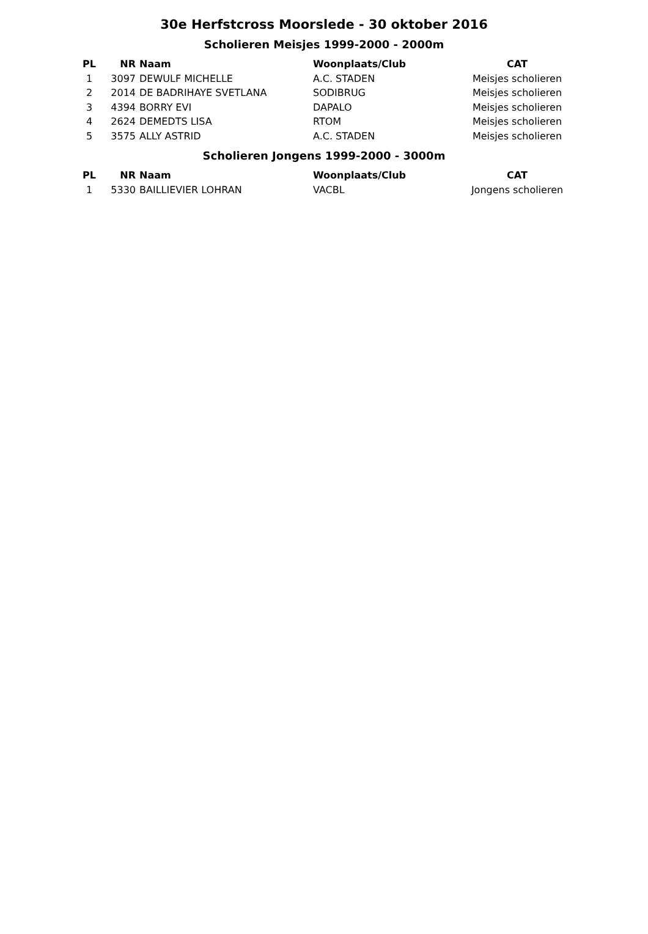30e Herfstcross Moorslede - 30 oktober 2016
Scholieren Meisjes 1999-2000 - 2000m
| PL | NR | Naam | Woonplaats/Club | CAT |
| --- | --- | --- | --- | --- |
| 1 | 3097 | DEWULF MICHELLE | A.C. STADEN | Meisjes scholieren |
| 2 | 2014 | DE BADRIHAYE SVETLANA | SODIBRUG | Meisjes scholieren |
| 3 | 4394 | BORRY EVI | DAPALO | Meisjes scholieren |
| 4 | 2624 | DEMEDTS LISA | RTOM | Meisjes scholieren |
| 5 | 3575 | ALLY ASTRID | A.C. STADEN | Meisjes scholieren |
Scholieren Jongens 1999-2000 - 3000m
| PL | NR | Naam | Woonplaats/Club | CAT |
| --- | --- | --- | --- | --- |
| 1 | 5330 | BAILLIEVIER LOHRAN | VACBL | Jongens scholieren |